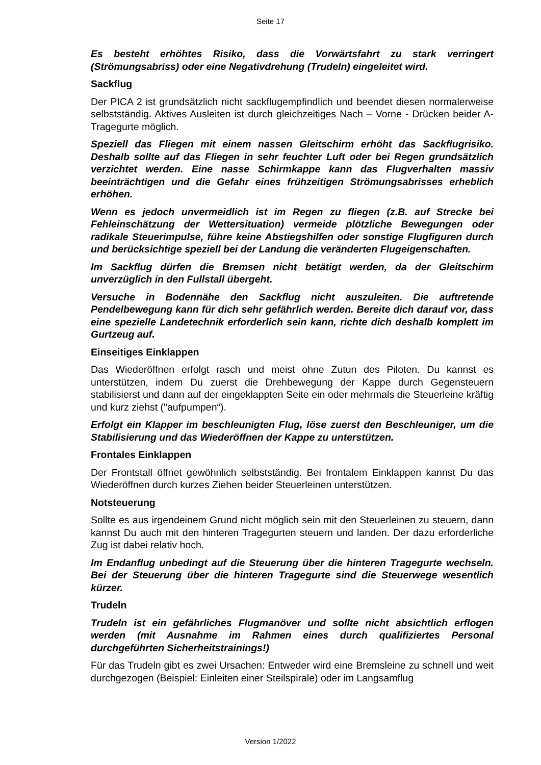Seite 17
Es besteht erhöhtes Risiko, dass die Vorwärtsfahrt zu stark verringert (Strömungsabriss) oder eine Negativdrehung (Trudeln) eingeleitet wird.
Sackflug
Der PICA 2 ist grundsätzlich nicht sackflugempfindlich und beendet diesen normalerweise selbstständig. Aktives Ausleiten ist durch gleichzeitiges Nach – Vorne - Drücken beider A-Tragegurte möglich.
Speziell das Fliegen mit einem nassen Gleitschirm erhöht das Sackflugrisiko. Deshalb sollte auf das Fliegen in sehr feuchter Luft oder bei Regen grundsätzlich verzichtet werden. Eine nasse Schirmkappe kann das Flugverhalten massiv beeinträchtigen und die Gefahr eines frühzeitigen Strömungsabrisses erheblich erhöhen.
Wenn es jedoch unvermeidlich ist im Regen zu fliegen (z.B. auf Strecke bei Fehleinschätzung der Wettersituation) vermeide plötzliche Bewegungen oder radikale Steuerimpulse, führe keine Abstiegshilfen oder sonstige Flugfiguren durch und berücksichtige speziell bei der Landung die veränderten Flugeigenschaften.
Im Sackflug dürfen die Bremsen nicht betätigt werden, da der Gleitschirm unverzüglich in den Fullstall übergeht.
Versuche in Bodennähe den Sackflug nicht auszuleiten. Die auftretende Pendelbewegung kann für dich sehr gefährlich werden. Bereite dich darauf vor, dass eine spezielle Landetechnik erforderlich sein kann, richte dich deshalb komplett im Gurtzeug auf.
Einseitiges Einklappen
Das Wiederöffnen erfolgt rasch und meist ohne Zutun des Piloten. Du kannst es unterstützen, indem Du zuerst die Drehbewegung der Kappe durch Gegensteuern stabilisierst und dann auf der eingeklappten Seite ein oder mehrmals die Steuerleine kräftig und kurz ziehst ("aufpumpen“).
Erfolgt ein Klapper im beschleunigten Flug, löse zuerst den Beschleuniger, um die Stabilisierung und das Wiederöffnen der Kappe zu unterstützen.
Frontales Einklappen
Der Frontstall öffnet gewöhnlich selbstständig. Bei frontalem Einklappen kannst Du das Wiederöffnen durch kurzes Ziehen beider Steuerleinen unterstützen.
Notsteuerung
Sollte es aus irgendeinem Grund nicht möglich sein mit den Steuerleinen zu steuern, dann kannst Du auch mit den hinteren Tragegurten steuern und landen. Der dazu erforderliche Zug ist dabei relativ hoch.
Im Endanflug unbedingt auf die Steuerung über die hinteren Tragegurte wechseln. Bei der Steuerung über die hinteren Tragegurte sind die Steuerwege wesentlich kürzer.
Trudeln
Trudeln ist ein gefährliches Flugmanöver und sollte nicht absichtlich erflogen werden (mit Ausnahme im Rahmen eines durch qualifiziertes Personal durchgeführten Sicherheitstrainings!)
Für das Trudeln gibt es zwei Ursachen: Entweder wird eine Bremsleine zu schnell und weit durchgezogen (Beispiel: Einleiten einer Steilspirale) oder im Langsamflug
Version 1/2022